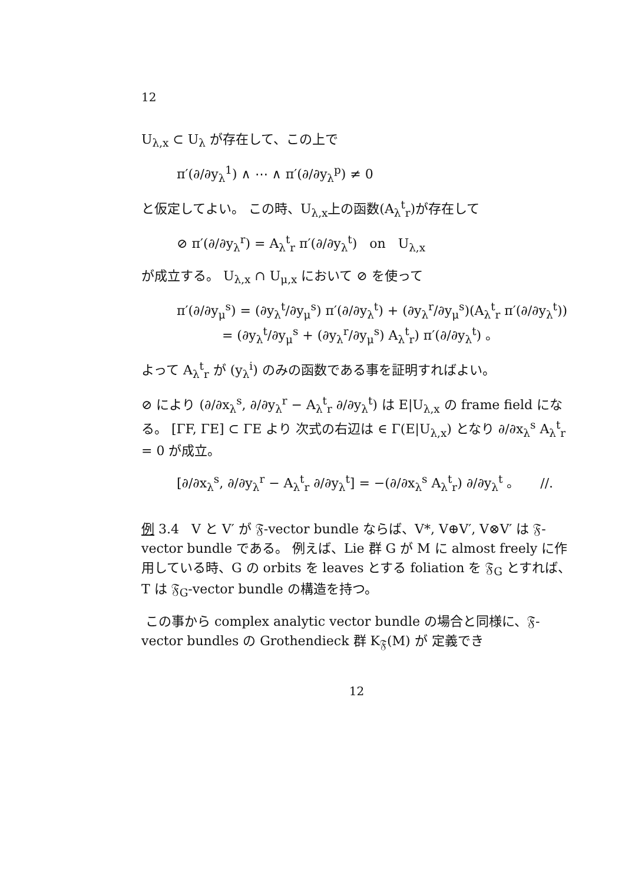12
U<sub>λ,x</sub> ⊂ U<sub>λ</sub> が存在して、この上で
π′(∂/∂y<sub>λ</sub><sup>1</sup>) ∧ ⋯ ∧ π′(∂/∂y<sub>λ</sub><sup>p</sup>) ≠ 0
と仮定してよい。 この時、U<sub>λ,x</sub>上の函数(A<sub>λ</sub><sup>t</sup><sub>r</sub>)が存在して
⊘ π′(∂/∂y<sub>λ</sub><sup>r</sup>) = A<sub>λ</sub><sup>t</sup><sub>r</sub> π′(∂/∂y<sub>λ</sub><sup>t</sup>) on U<sub>λ,x</sub>
が成立する。 U<sub>λ,x</sub> ∩ U<sub>μ,x</sub> において ⊘ を使って
π′(∂/∂y<sub>μ</sub><sup>s</sup>) = (∂y<sub>λ</sub><sup>t</sup>/∂y<sub>μ</sub><sup>s</sup>) π′(∂/∂y<sub>λ</sub><sup>t</sup>) + (∂y<sub>λ</sub><sup>r</sup>/∂y<sub>μ</sub><sup>s</sup>)(A<sub>λ</sub><sup>t</sup><sub>r</sub> π′(∂/∂y<sub>λ</sub><sup>t</sup>))
= (∂y<sub>λ</sub><sup>t</sup>/∂y<sub>μ</sub><sup>s</sup> + (∂y<sub>λ</sub><sup>r</sup>/∂y<sub>μ</sub><sup>s</sup>) A<sub>λ</sub><sup>t</sup><sub>r</sub>) π′(∂/∂y<sub>λ</sub><sup>t</sup>) 。
よって A<sub>λ</sub><sup>t</sup><sub>r</sub> が (y<sub>λ</sub><sup>i</sup>) のみの函数である事を証明すればよい。
⊘ により (∂/∂x<sub>λ</sub><sup>s</sup>, ∂/∂y<sub>λ</sub><sup>r</sup> − A<sub>λ</sub><sup>t</sup><sub>r</sub> ∂/∂y<sub>λ</sub><sup>t</sup>) は E|U<sub>λ,x</sub> の frame field になる。 [ΓF, ΓE] ⊂ ΓE より 次式の右辺は ∈ Γ(E|U<sub>λ,x</sub>) となり ∂/∂x<sub>λ</sub><sup>s</sup> A<sub>λ</sub><sup>t</sup><sub>r</sub> = 0 が成立。
[∂/∂x<sub>λ</sub><sup>s</sup>, ∂/∂y<sub>λ</sub><sup>r</sup> − A<sub>λ</sub><sup>t</sup><sub>r</sub> ∂/∂y<sub>λ</sub><sup>t</sup>] = −(∂/∂x<sub>λ</sub><sup>s</sup> A<sub>λ</sub><sup>t</sup><sub>r</sub>) ∂/∂y<sub>λ</sub><sup>t</sup> 。 //.
例 3.4 V と V′ が 𝔉-vector bundle ならば、V*, V⊕V′, V⊗V′ は 𝔉-vector bundle である。 例えば、Lie 群 G が M に almost freely に作用している時、G の orbits を leaves とする foliation を 𝔉<sub>G</sub> とすれば、T は 𝔉<sub>G</sub>-vector bundle の構造を持つ。
この事から complex analytic vector bundle の場合と同様に、𝔉-vector bundles の Grothendieck 群 K<sub>𝔉</sub>(M) が 定義でき
12